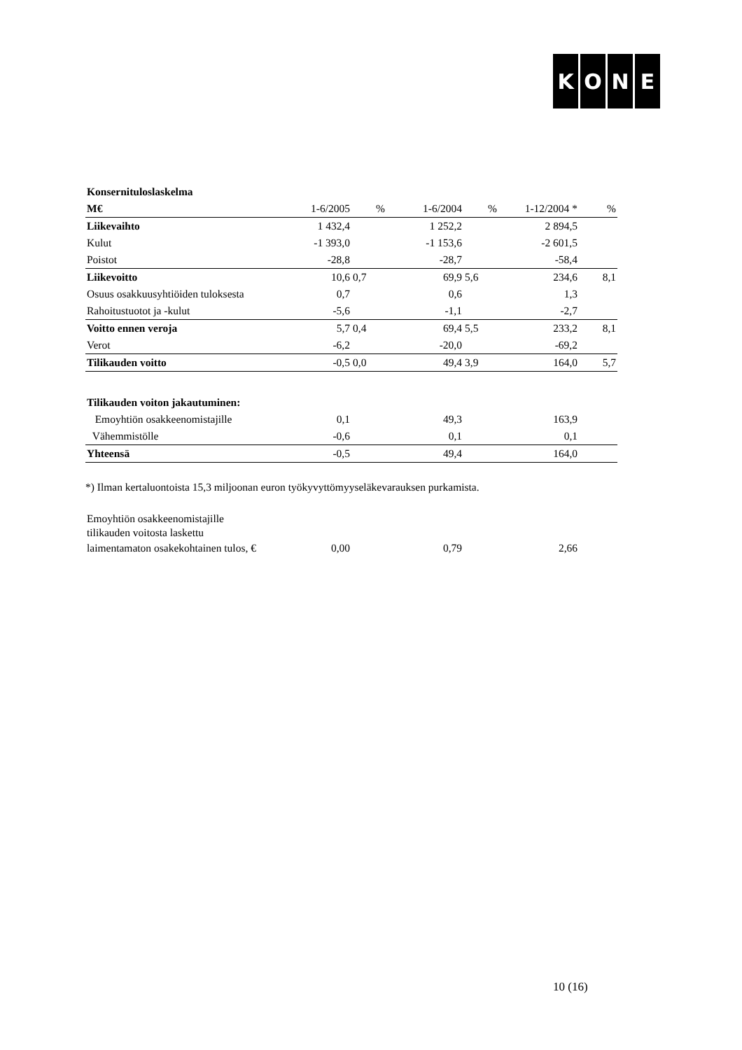KONE
| Konsernituloslaskelma | | | | | | |
| M€ | 1-6/2005 | % | 1-6/2004 | % | 1-12/2004 * | % |
| Liikevaihto | 1 432,4 | | 1 252,2 | | 2 894,5 | |
| Kulut | -1 393,0 | | -1 153,6 | | -2 601,5 | |
| Poistot | -28,8 | | -28,7 | | -58,4 | |
| Liikevoitto | 10,6 | 0,7 | 69,9 | 5,6 | 234,6 | 8,1 |
| Osuus osakkuusyhtiöiden tuloksesta | 0,7 | | 0,6 | | 1,3 | |
| Rahoitustuotot ja -kulut | -5,6 | | -1,1 | | -2,7 | |
| Voitto ennen veroja | 5,7 | 0,4 | 69,4 | 5,5 | 233,2 | 8,1 |
| Verot | -6,2 | | -20,0 | | -69,2 | |
| Tilikauden voitto | -0,5 | 0,0 | 49,4 | 3,9 | 164,0 | 5,7 |
| Tilikauden voiton jakautuminen: | | | | | | |
| Emoyhtiön osakkeenomistajille | 0,1 | | 49,3 | | 163,9 | |
| Vähemmistölle | -0,6 | | 0,1 | | 0,1 | |
| Yhteensä | -0,5 | | 49,4 | | 164,0 | |
*) Ilman kertaluontoista 15,3 miljoonan euron työkyvyttömyyseläkevarauksen purkamista.
| Emoyhtiön osakkeenomistajille | | | | | | |
| tilikauden voitosta laskettu | | | | | | |
| laimentamaton osakekohtainen tulos, € | 0,00 | | 0,79 | | 2,66 | |
10 (16)